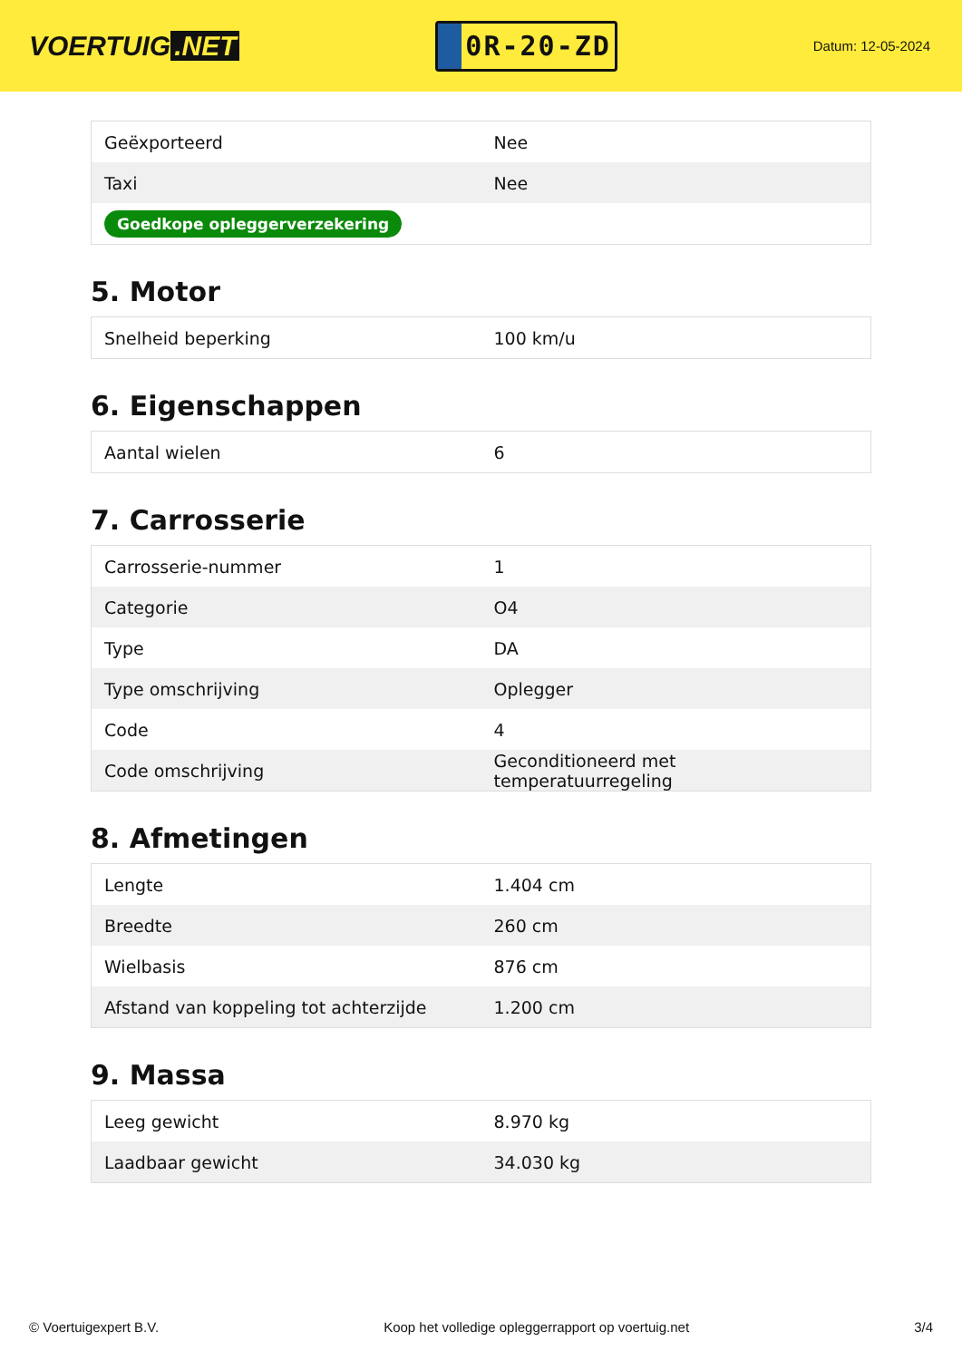VOERTUIG.NET
0R-20-ZD
Datum: 12-05-2024
| Geëxporteerd | Nee |
| Taxi | Nee |
| Goedkope opleggerverzekering | |
5. Motor
| Snelheid beperking | 100 km/u |
6. Eigenschappen
| Aantal wielen | 6 |
7. Carrosserie
| Carrosserie-nummer | 1 |
| Categorie | O4 |
| Type | DA |
| Type omschrijving | Oplegger |
| Code | 4 |
| Code omschrijving | Geconditioneerd met temperatuurregeling |
8. Afmetingen
| Lengte | 1.404 cm |
| Breedte | 260 cm |
| Wielbasis | 876 cm |
| Afstand van koppeling tot achterzijde | 1.200 cm |
9. Massa
| Leeg gewicht | 8.970 kg |
| Laadbaar gewicht | 34.030 kg |
© Voertuigexpert B.V. Koop het volledige opleggerrapport op voertuig.net 3/4